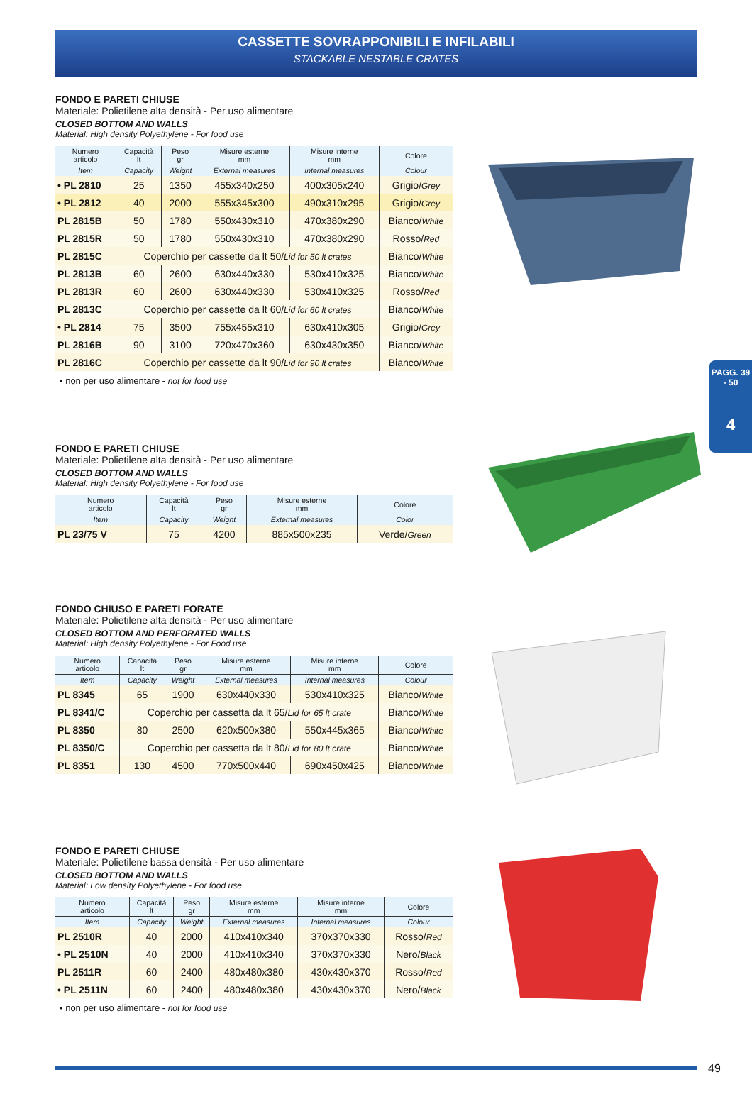CASSETTE SOVRAPPONIBILI E INFILABILI
STACKABLE NESTABLE CRATES
FONDO E PARETI CHIUSE
Materiale: Polietilene alta densità - Per uso alimentare
CLOSED BOTTOM AND WALLS
Material: High density Polyethylene - For food use
| Numero articolo | Capacità lt | Peso gr | Misure esterne mm | Misure interne mm | Colore |
| --- | --- | --- | --- | --- | --- |
| Item | Capacity | Weight | External measures | Internal measures | Colour |
| • PL 2810 | 25 | 1350 | 455x340x250 | 400x305x240 | Grigio/ Grey |
| • PL 2812 | 40 | 2000 | 555x345x300 | 490x310x295 | Grigio/ Grey |
| PL 2815B | 50 | 1780 | 550x430x310 | 470x380x290 | Bianco/ White |
| PL 2815R | 50 | 1780 | 550x430x310 | 470x380x290 | Rosso/ Red |
| PL 2815C | Coperchio per cassette da lt 50/ Lid for 50 lt crates | | | | Bianco/ White |
| PL 2813B | 60 | 2600 | 630x440x330 | 530x410x325 | Bianco/ White |
| PL 2813R | 60 | 2600 | 630x440x330 | 530x410x325 | Rosso/ Red |
| PL 2813C | Coperchio per cassette da lt 60/ Lid for 60 lt crates | | | | Bianco/ White |
| • PL 2814 | 75 | 3500 | 755x455x310 | 630x410x305 | Grigio/ Grey |
| PL 2816B | 90 | 3100 | 720x470x360 | 630x430x350 | Bianco/ White |
| PL 2816C | Coperchio per cassette da lt 90/ Lid for 90 lt crates | | | | Bianco/ White |
• non per uso alimentare - not for food use
FONDO E PARETI CHIUSE
Materiale: Polietilene alta densità - Per uso alimentare
CLOSED BOTTOM AND WALLS
Material: High density Polyethylene - For food use
| Numero articolo | Capacità lt | Peso gr | Misure esterne mm | Colore |
| --- | --- | --- | --- | --- |
| Item | Capacity | Weight | External measures | Color |
| PL 23/75 V | 75 | 4200 | 885x500x235 | Verde/ Green |
FONDO CHIUSO E PARETI FORATE
Materiale: Polietilene alta densità - Per uso alimentare
CLOSED BOTTOM AND PERFORATED WALLS
Material: High density Polyethylene - For Food use
| Numero articolo | Capacità lt | Peso gr | Misure esterne mm | Misure interne mm | Colore |
| --- | --- | --- | --- | --- | --- |
| Item | Capacity | Weight | External measures | Internal measures | Colour |
| PL 8345 | 65 | 1900 | 630x440x330 | 530x410x325 | Bianco/ White |
| PL 8341/C | Coperchio per cassetta da lt 65/ Lid for 65 lt crate | | | | Bianco/ White |
| PL 8350 | 80 | 2500 | 620x500x380 | 550x445x365 | Bianco/ White |
| PL 8350/C | Coperchio per cassetta da lt 80/ Lid for 80 lt crate | | | | Bianco/ White |
| PL 8351 | 130 | 4500 | 770x500x440 | 690x450x425 | Bianco/ White |
FONDO E PARETI CHIUSE
Materiale: Polietilene bassa densità - Per uso alimentare
CLOSED BOTTOM AND WALLS
Material: Low density Polyethylene - For food use
| Numero articolo | Capacità lt | Peso gr | Misure esterne mm | Misure interne mm | Colore |
| --- | --- | --- | --- | --- | --- |
| Item | Capacity | Weight | External measures | Internal measures | Colour |
| PL 2510R | 40 | 2000 | 410x410x340 | 370x370x330 | Rosso/ Red |
| • PL 2510N | 40 | 2000 | 410x410x340 | 370x370x330 | Nero/ Black |
| PL 2511R | 60 | 2400 | 480x480x380 | 430x430x370 | Rosso/ Red |
| • PL 2511N | 60 | 2400 | 480x480x380 | 430x430x370 | Nero/ Black |
• non per uso alimentare - not for food use
PAGG. 39 - 50
4
49